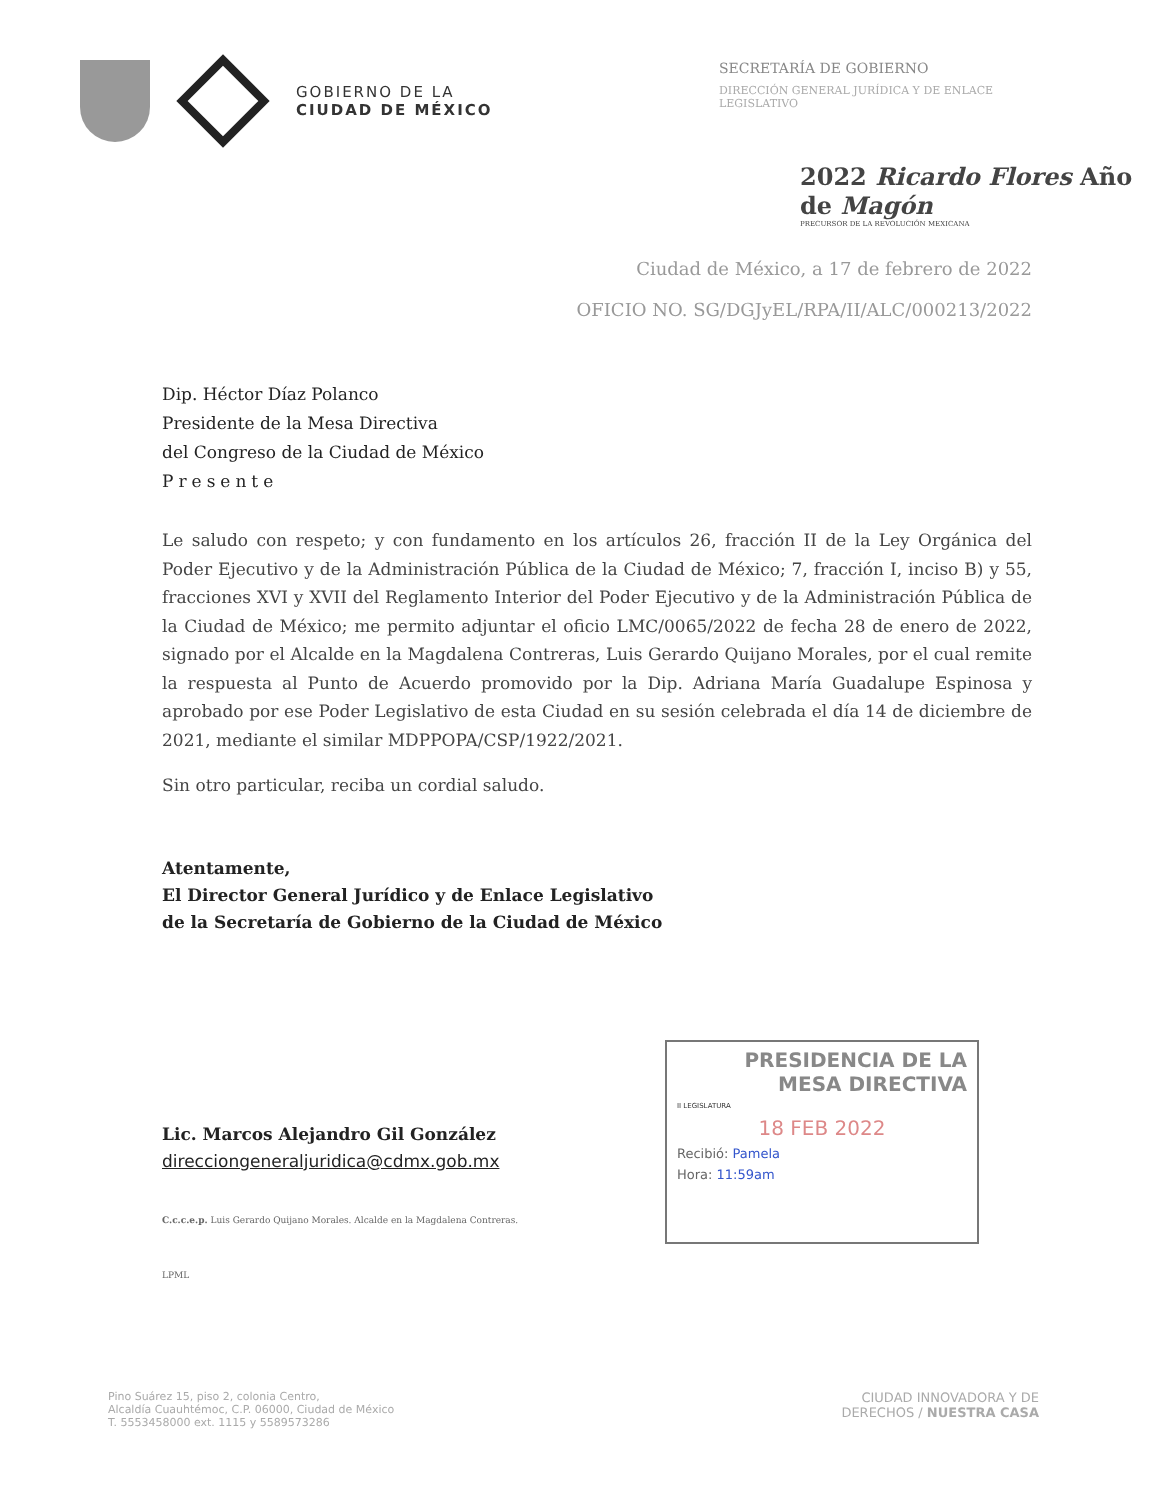GOBIERNO DE LA
CIUDAD DE MÉXICO
SECRETARÍA DE GOBIERNO
DIRECCIÓN GENERAL JURÍDICA Y DE ENLACE LEGISLATIVO
2022 Ricardo Flores Año de Magón
PRECURSOR DE LA REVOLUCIÓN MEXICANA
Ciudad de México, a 17 de febrero de 2022
OFICIO NO. SG/DGJyEL/RPA/II/ALC/000213/2022
Dip. Héctor Díaz Polanco
Presidente de la Mesa Directiva
del Congreso de la Ciudad de México
Presente
Le saludo con respeto; y con fundamento en los artículos 26, fracción II de la Ley Orgánica del Poder Ejecutivo y de la Administración Pública de la Ciudad de México; 7, fracción I, inciso B) y 55, fracciones XVI y XVII del Reglamento Interior del Poder Ejecutivo y de la Administración Pública de la Ciudad de México; me permito adjuntar el oficio LMC/0065/2022 de fecha 28 de enero de 2022, signado por el Alcalde en la Magdalena Contreras, Luis Gerardo Quijano Morales, por el cual remite la respuesta al Punto de Acuerdo promovido por la Dip. Adriana María Guadalupe Espinosa y aprobado por ese Poder Legislativo de esta Ciudad en su sesión celebrada el día 14 de diciembre de 2021, mediante el similar MDPPOPA/CSP/1922/2021.
Sin otro particular, reciba un cordial saludo.
Atentamente,
El Director General Jurídico y de Enlace Legislativo
de la Secretaría de Gobierno de la Ciudad de México
Lic. Marcos Alejandro Gil González
direcciongeneraljuridica@cdmx.gob.mx
C.c.c.e.p. Luis Gerardo Quijano Morales. Alcalde en la Magdalena Contreras.
LPML
PRESIDENCIA DE LA
MESA DIRECTIVA
II LEGISLATURA
18 FEB 2022
Recibió: Pamela
Hora: 11:59am
Pino Suárez 15, piso 2, colonia Centro,
Alcaldía Cuauhtémoc, C.P. 06000, Ciudad de México
T. 5553458000 ext. 1115 y 5589573286
CIUDAD INNOVADORA Y DE
DERECHOS / NUESTRA CASA